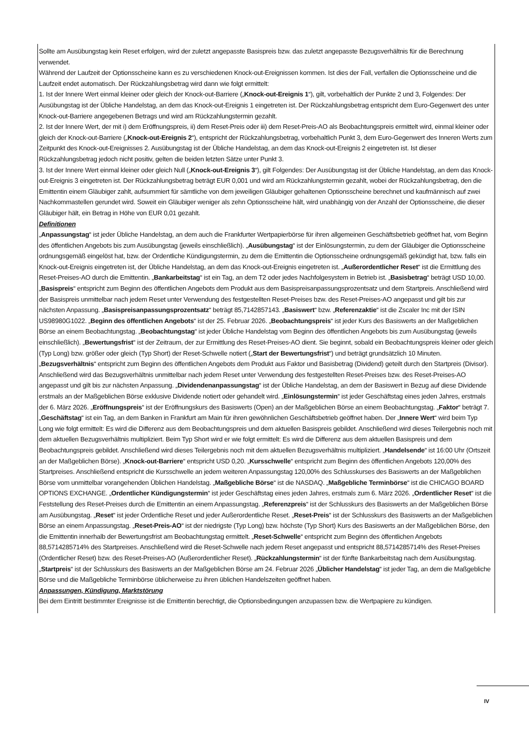Sollte am Ausübungstag kein Reset erfolgen, wird der zuletzt angepasste Basispreis bzw. das zuletzt angepasste Bezugsverhältnis für die Berechnung verwendet.
Während der Laufzeit der Optionsscheine kann es zu verschiedenen Knock-out-Ereignissen kommen. Ist dies der Fall, verfallen die Optionsscheine und die Laufzeit endet automatisch. Der Rückzahlungsbetrag wird dann wie folgt ermittelt:
1. Ist der Innere Wert einmal kleiner oder gleich der Knock-out-Barriere („Knock-out-Ereignis 1“), gilt, vorbehaltlich der Punkte 2 und 3, Folgendes: Der Ausübungstag ist der Übliche Handelstag, an dem das Knock-out-Ereignis 1 eingetreten ist. Der Rückzahlungsbetrag entspricht dem Euro-Gegenwert des unter Knock-out-Barriere angegebenen Betrags und wird am Rückzahlungstermin gezahlt.
2. Ist der Innere Wert, der mit i) dem Eröffnungspreis, ii) dem Reset-Preis oder iii) dem Reset-Preis-AO als Beobachtungspreis ermittelt wird, einmal kleiner oder gleich der Knock-out-Barriere („Knock-out-Ereignis 2“), entspricht der Rückzahlungsbetrag, vorbehaltlich Punkt 3, dem Euro-Gegenwert des Inneren Werts zum Zeitpunkt des Knock-out-Ereignisses 2. Ausübungstag ist der Übliche Handelstag, an dem das Knock-out-Ereignis 2 eingetreten ist. Ist dieser Rückzahlungsbetrag jedoch nicht positiv, gelten die beiden letzten Sätze unter Punkt 3.
3. Ist der Innere Wert einmal kleiner oder gleich Null („Knock-out-Ereignis 3“), gilt Folgendes: Der Ausübungstag ist der Übliche Handelstag, an dem das Knock-out-Ereignis 3 eingetreten ist. Der Rückzahlungsbetrag beträgt EUR 0,001 und wird am Rückzahlungstermin gezahlt, wobei der Rückzahlungsbetrag, den die Emittentin einem Gläubiger zahlt, aufsummiert für sämtliche von dem jeweiligen Gläubiger gehaltenen Optionsscheine berechnet und kaufmännisch auf zwei Nachkommastellen gerundet wird. Soweit ein Gläubiger weniger als zehn Optionsscheine hält, wird unabhängig von der Anzahl der Optionsscheine, die dieser Gläubiger hält, ein Betrag in Höhe von EUR 0,01 gezahlt.
Definitionen
„Anpassungstag“ ist jeder Übliche Handelstag, an dem auch die Frankfurter Wertpapierbörse für ihren allgemeinen Geschäftsbetrieb geöffnet hat, vom Beginn des öffentlichen Angebots bis zum Ausübungstag (jeweils einschließlich). „Ausübungstag“ ist der Einlösungstermin, zu dem der Gläubiger die Optionsscheine ordnungsgemäß eingelöst hat, bzw. der Ordentliche Kündigungstermin, zu dem die Emittentin die Optionsscheine ordnungsgemäß gekündigt hat, bzw. falls ein Knock-out-Ereignis eingetreten ist, der Übliche Handelstag, an dem das Knock-out-Ereignis eingetreten ist. „Außerordentlicher Reset“ ist die Ermittlung des Reset-Preises-AO durch die Emittentin. „Bankarbeitstag“ ist ein Tag, an dem T2 oder jedes Nachfolgesystem in Betrieb ist. „Basisbetrag“ beträgt USD 10,00. „Basispreis“ entspricht zum Beginn des öffentlichen Angebots dem Produkt aus dem Basispreisanpassungsprozentsatz und dem Startpreis. Anschließend wird der Basispreis unmittelbar nach jedem Reset unter Verwendung des festgestellten Reset-Preises bzw. des Reset-Preises-AO angepasst und gilt bis zur nächsten Anpassung. „Basispreisanpassungsprozentsatz“ beträgt 85,7142857143. „Basiswert“ bzw. „Referenzaktie“ ist die Zscaler Inc mit der ISIN US98980G1022. „Beginn des öffentlichen Angebots“ ist der 25. Februar 2026. „Beobachtungspreis“ ist jeder Kurs des Basiswerts an der Maßgeblichen Börse an einem Beobachtungstag. „Beobachtungstag“ ist jeder Übliche Handelstag vom Beginn des öffentlichen Angebots bis zum Ausübungstag (jeweils einschließlich). „Bewertungsfrist“ ist der Zeitraum, der zur Ermittlung des Reset-Preises-AO dient. Sie beginnt, sobald ein Beobachtungspreis kleiner oder gleich (Typ Long) bzw. größer oder gleich (Typ Short) der Reset-Schwelle notiert („Start der Bewertungsfrist“) und beträgt grundsätzlich 10 Minuten. „Bezugsverhältnis“ entspricht zum Beginn des öffentlichen Angebots dem Produkt aus Faktor und Basisbetrag (Dividend) geteilt durch den Startpreis (Divisor). Anschließend wird das Bezugsverhältnis unmittelbar nach jedem Reset unter Verwendung des festgestellten Reset-Preises bzw. des Reset-Preises-AO angepasst und gilt bis zur nächsten Anpassung. „Dividendenanpassungstag“ ist der Übliche Handelstag, an dem der Basiswert in Bezug auf diese Dividende erstmals an der Maßgeblichen Börse exklusive Dividende notiert oder gehandelt wird. „Einlösungstermin“ ist jeder Geschäftstag eines jeden Jahres, erstmals der 6. März 2026. „Eröffnungspreis“ ist der Eröffnungskurs des Basiswerts (Open) an der Maßgeblichen Börse an einem Beobachtungstag. „Faktor“ beträgt 7. „Geschäftstag“ ist ein Tag, an dem Banken in Frankfurt am Main für ihren gewöhnlichen Geschäftsbetrieb geöffnet haben. Der „Innere Wert“ wird beim Typ Long wie folgt ermittelt: Es wird die Differenz aus dem Beobachtungspreis und dem aktuellen Basispreis gebildet. Anschließend wird dieses Teilergebnis noch mit dem aktuellen Bezugsverhältnis multipliziert. Beim Typ Short wird er wie folgt ermittelt: Es wird die Differenz aus dem aktuellen Basispreis und dem Beobachtungspreis gebildet. Anschließend wird dieses Teilergebnis noch mit dem aktuellen Bezugsverhältnis multipliziert. „Handelsende“ ist 16:00 Uhr (Ortszeit an der Maßgeblichen Börse). „Knock-out-Barriere“ entspricht USD 0,20. „Kursschwelle“ entspricht zum Beginn des öffentlichen Angebots 120,00% des Startpreises. Anschließend entspricht die Kursschwelle an jedem weiteren Anpassungstag 120,00% des Schlusskurses des Basiswerts an der Maßgeblichen Börse vom unmittelbar vorangehenden Üblichen Handelstag. „Maßgebliche Börse“ ist die NASDAQ. „Maßgebliche Terminbörse“ ist die CHICAGO BOARD OPTIONS EXCHANGE. „Ordentlicher Kündigungstermin“ ist jeder Geschäftstag eines jeden Jahres, erstmals zum 6. März 2026. „Ordentlicher Reset“ ist die Feststellung des Reset-Preises durch die Emittentin an einem Anpassungstag. „Referenzpreis“ ist der Schlusskurs des Basiswerts an der Maßgeblichen Börse am Ausübungstag. „Reset“ ist jeder Ordentliche Reset und jeder Außerordentliche Reset. „Reset-Preis“ ist der Schlusskurs des Basiswerts an der Maßgeblichen Börse an einem Anpassungstag. „Reset-Preis-AO“ ist der niedrigste (Typ Long) bzw. höchste (Typ Short) Kurs des Basiswerts an der Maßgeblichen Börse, den die Emittentin innerhalb der Bewertungsfrist am Beobachtungstag ermittelt. „Reset-Schwelle“ entspricht zum Beginn des öffentlichen Angebots 88,5714285714% des Startpreises. Anschließend wird die Reset-Schwelle nach jedem Reset angepasst und entspricht 88,5714285714% des Reset-Preises (Ordentlicher Reset) bzw. des Reset-Preises-AO (Außerordentlicher Reset). „Rückzahlungstermin“ ist der fünfte Bankarbeitstag nach dem Ausübungstag. „Startpreis“ ist der Schlusskurs des Basiswerts an der Maßgeblichen Börse am 24. Februar 2026 „Üblicher Handelstag“ ist jeder Tag, an dem die Maßgebliche Börse und die Maßgebliche Terminbörse üblicherweise zu ihren üblichen Handelszeiten geöffnet haben.
Anpassungen, Kündigung, Marktstörung
Bei dem Eintritt bestimmter Ereignisse ist die Emittentin berechtigt, die Optionsbedingungen anzupassen bzw. die Wertpapiere zu kündigen.
IV